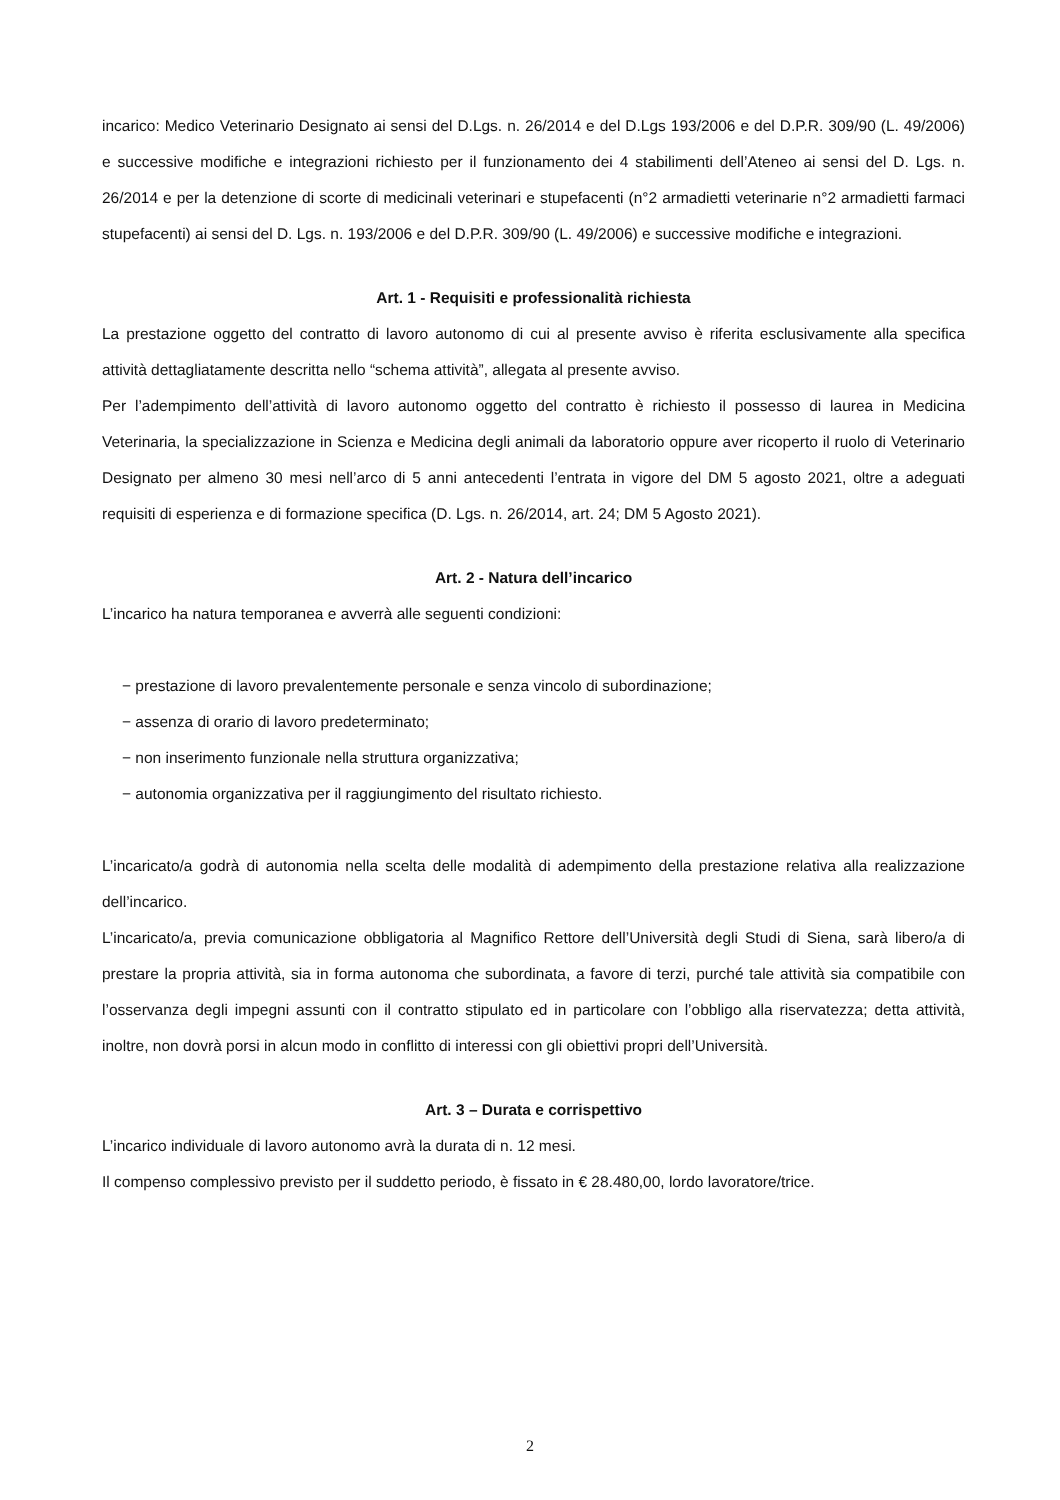incarico: Medico Veterinario Designato ai sensi del D.Lgs. n. 26/2014 e del D.Lgs 193/2006 e del D.P.R. 309/90 (L. 49/2006) e successive modifiche e integrazioni richiesto per il funzionamento dei 4 stabilimenti dell’Ateneo ai sensi del D. Lgs. n. 26/2014 e per la detenzione di scorte di medicinali veterinari e stupefacenti (n°2 armadietti veterinarie n°2 armadietti farmaci stupefacenti) ai sensi del D. Lgs. n. 193/2006 e del D.P.R. 309/90 (L. 49/2006) e successive modifiche e integrazioni.
Art. 1 - Requisiti e professionalità richiesta
La prestazione oggetto del contratto di lavoro autonomo di cui al presente avviso è riferita esclusivamente alla specifica attività dettagliatamente descritta nello “schema attività”, allegata al presente avviso.
Per l’adempimento dell’attività di lavoro autonomo oggetto del contratto è richiesto il possesso di laurea in Medicina Veterinaria, la specializzazione in Scienza e Medicina degli animali da laboratorio oppure aver ricoperto il ruolo di Veterinario Designato per almeno 30 mesi nell’arco di 5 anni antecedenti l’entrata in vigore del DM 5 agosto 2021, oltre a adeguati requisiti di esperienza e di formazione specifica (D. Lgs. n. 26/2014, art. 24; DM 5 Agosto 2021).
Art. 2 - Natura dell’incarico
L’incarico ha natura temporanea e avverrà alle seguenti condizioni:
− prestazione di lavoro prevalentemente personale e senza vincolo di subordinazione;
− assenza di orario di lavoro predeterminato;
− non inserimento funzionale nella struttura organizzativa;
− autonomia organizzativa per il raggiungimento del risultato richiesto.
L’incaricato/a godrà di autonomia nella scelta delle modalità di adempimento della prestazione relativa alla realizzazione dell’incarico.
L’incaricato/a, previa comunicazione obbligatoria al Magnifico Rettore dell’Università degli Studi di Siena, sarà libero/a di prestare la propria attività, sia in forma autonoma che subordinata, a favore di terzi, purché tale attività sia compatibile con l’osservanza degli impegni assunti con il contratto stipulato ed in particolare con l’obbligo alla riservatezza; detta attività, inoltre, non dovrà porsi in alcun modo in conflitto di interessi con gli obiettivi propri dell’Università.
Art. 3 – Durata e corrispettivo
L’incarico individuale di lavoro autonomo avrà la durata di n. 12 mesi.
Il compenso complessivo previsto per il suddetto periodo, è fissato in € 28.480,00, lordo lavoratore/trice.
2